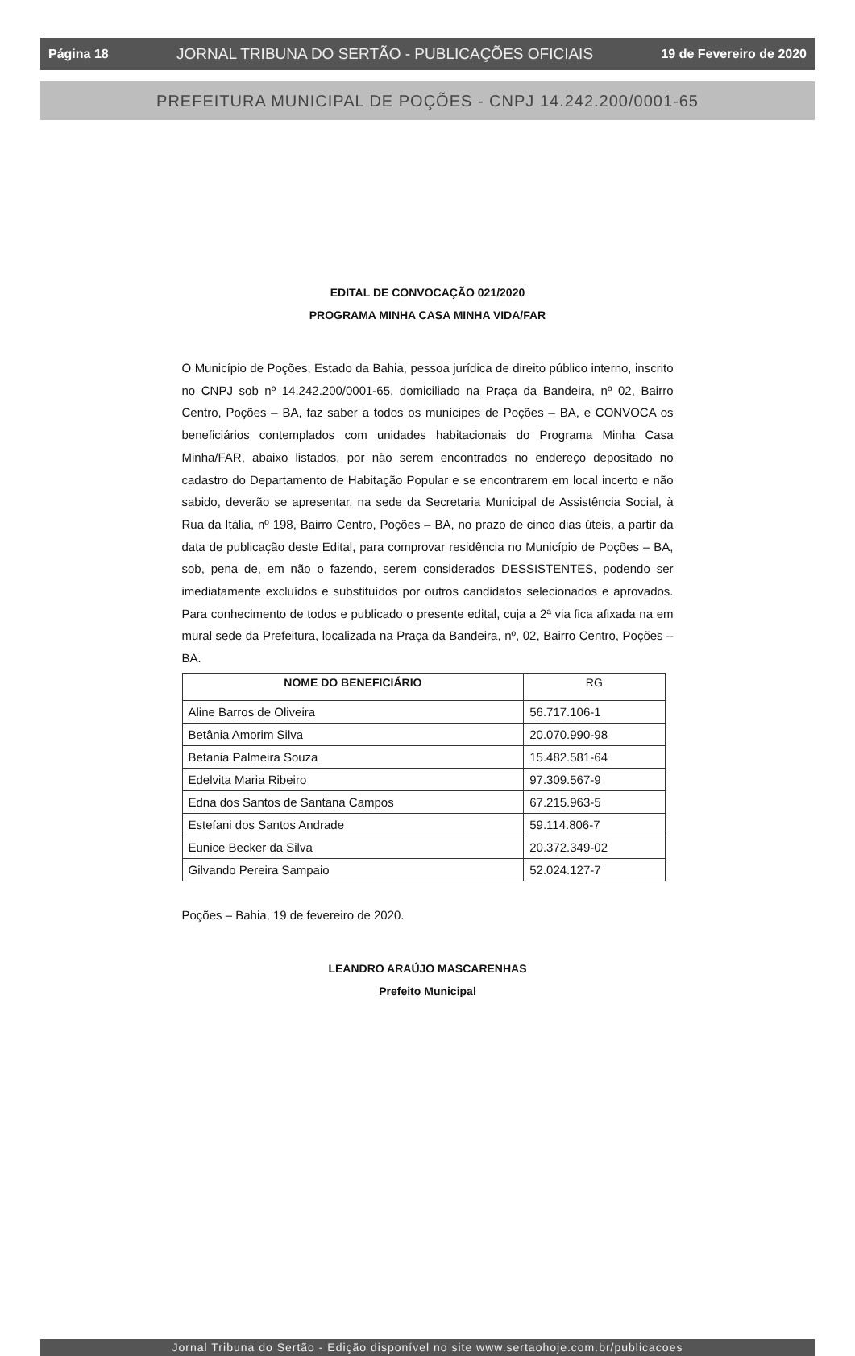Página 18 JORNAL TRIBUNA DO SERTÃO - PUBLICAÇÕES OFICIAIS 19 de Fevereiro de 2020
PREFEITURA MUNICIPAL DE POÇÕES - CNPJ 14.242.200/0001-65
EDITAL DE CONVOCAÇÃO 021/2020
PROGRAMA MINHA CASA MINHA VIDA/FAR
O Município de Poções, Estado da Bahia, pessoa jurídica de direito público interno, inscrito no CNPJ sob nº 14.242.200/0001-65, domiciliado na Praça da Bandeira, nº 02, Bairro Centro, Poções – BA, faz saber a todos os munícipes de Poções – BA, e CONVOCA os beneficiários contemplados com unidades habitacionais do Programa Minha Casa Minha/FAR, abaixo listados, por não serem encontrados no endereço depositado no cadastro do Departamento de Habitação Popular e se encontrarem em local incerto e não sabido, deverão se apresentar, na sede da Secretaria Municipal de Assistência Social, à Rua da Itália, nº 198, Bairro Centro, Poções – BA, no prazo de cinco dias úteis, a partir da data de publicação deste Edital, para comprovar residência no Município de Poções – BA, sob, pena de, em não o fazendo, serem considerados DESSISTENTES, podendo ser imediatamente excluídos e substituídos por outros candidatos selecionados e aprovados. Para conhecimento de todos e publicado o presente edital, cuja a 2ª via fica afixada na em mural sede da Prefeitura, localizada na Praça da Bandeira, nº, 02, Bairro Centro, Poções – BA.
| NOME DO BENEFICIÁRIO | RG |
| --- | --- |
| Aline Barros de Oliveira | 56.717.106-1 |
| Betânia Amorim Silva | 20.070.990-98 |
| Betania Palmeira Souza | 15.482.581-64 |
| Edelvita Maria Ribeiro | 97.309.567-9 |
| Edna dos Santos de Santana Campos | 67.215.963-5 |
| Estefani dos Santos Andrade | 59.114.806-7 |
| Eunice Becker da Silva | 20.372.349-02 |
| Gilvando Pereira Sampaio | 52.024.127-7 |
Poções – Bahia, 19 de fevereiro de 2020.
LEANDRO ARAÚJO MASCARENHAS
Prefeito Municipal
Jornal Tribuna do Sertão - Edição disponível no site www.sertaohoje.com.br/publicacoes